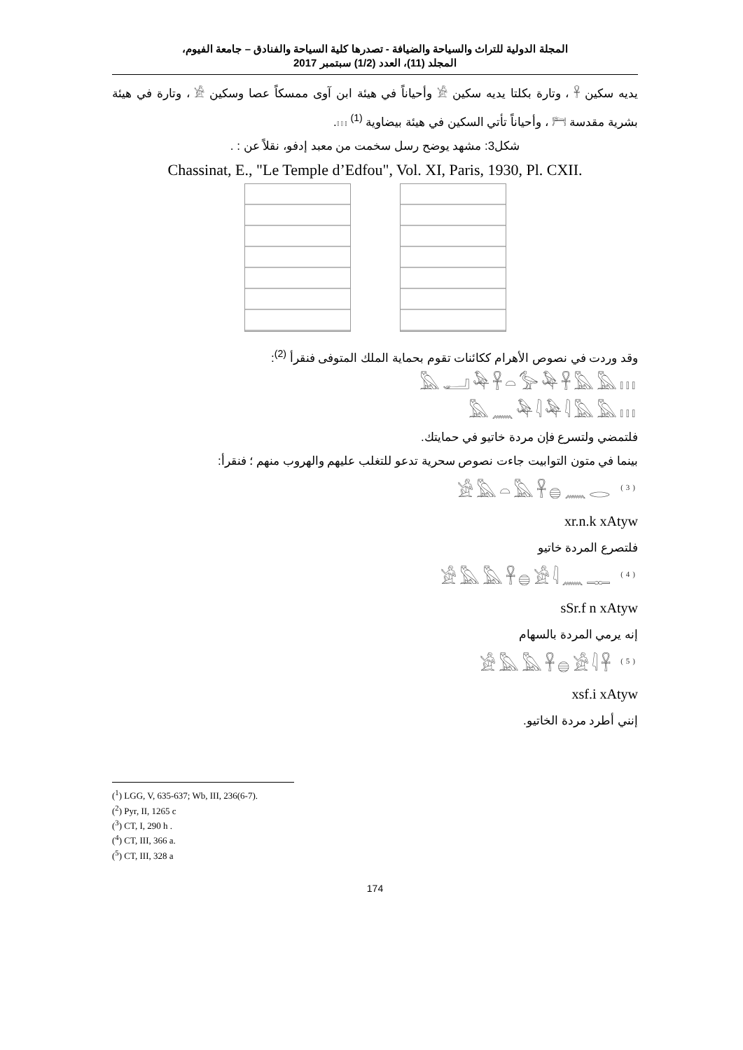المجلة الدولية للتراث والسياحة والضيافة - تصدرها كلية السياحة والفنادق – جامعة الفيوم،
المجلد (11)، العدد (1/2) سبتمبر 2017
يديه سكين 𓋹 ، وتارة بكلتا يديه سكين 𓀀 وأحياناً في هيئة ابن آوى ممسكاً عصا وسكين 𓀀 ، وتارة في هيئة بشرية مقدسة 𓁀 ، وأحياناً تأتي السكين في هيئة بيضاوية 𓏥 <sup>(1)</sup>.
شكل3: مشهد يوضح رسل سخمت من معبد إدفو، نقلاً عن : .
Chassinat, E., "Le Temple d’Edfou", Vol. XI, Paris, 1930, Pl. CXII.
وقد وردت في نصوص الأهرام ككائنات تقوم بحماية الملك المتوفى فنقرأ <sup>(2)</sup>:
𓅓𓂝𓅆𓋹𓏏𓅞𓅆𓋹𓅓𓅓𓏥
𓅓𓈖𓅆𓇋𓅆𓇋𓅓𓅓𓏥
فلتمضي ولتسرع فإن مردة خاتيو في حمايتك.
بينما في متون التوابيت جاءت نصوص سحرية تدعو للتغلب عليهم والهروب منهم ؛ فنقرأ:
𓀀𓅓𓏏𓅓𓋹𓐍𓈖𓂋 <sup>(3)</sup>
xr.n.k xAtyw
فلتصرع المردة خاتيو
𓀀𓅓𓅓𓋹𓐍𓀀𓇋𓈖𓊃 <sup>(4)</sup>
sSr.f n xAtyw
إنه يرمي المردة بالسهام
𓀀𓅓𓅓𓋹𓐍𓀀𓇋𓋹 <sup>(5)</sup>
xsf.i xAtyw
إنني أطرد مردة الخاتيو.
(<sup>1</sup>) LGG, V, 635-637; Wb, III, 236(6-7).
(<sup>2</sup>) Pyr, II, 1265 c
(<sup>3</sup>) CT, I, 290 h .
(<sup>4</sup>) CT, III, 366 a.
(<sup>5</sup>) CT, III, 328 a
174